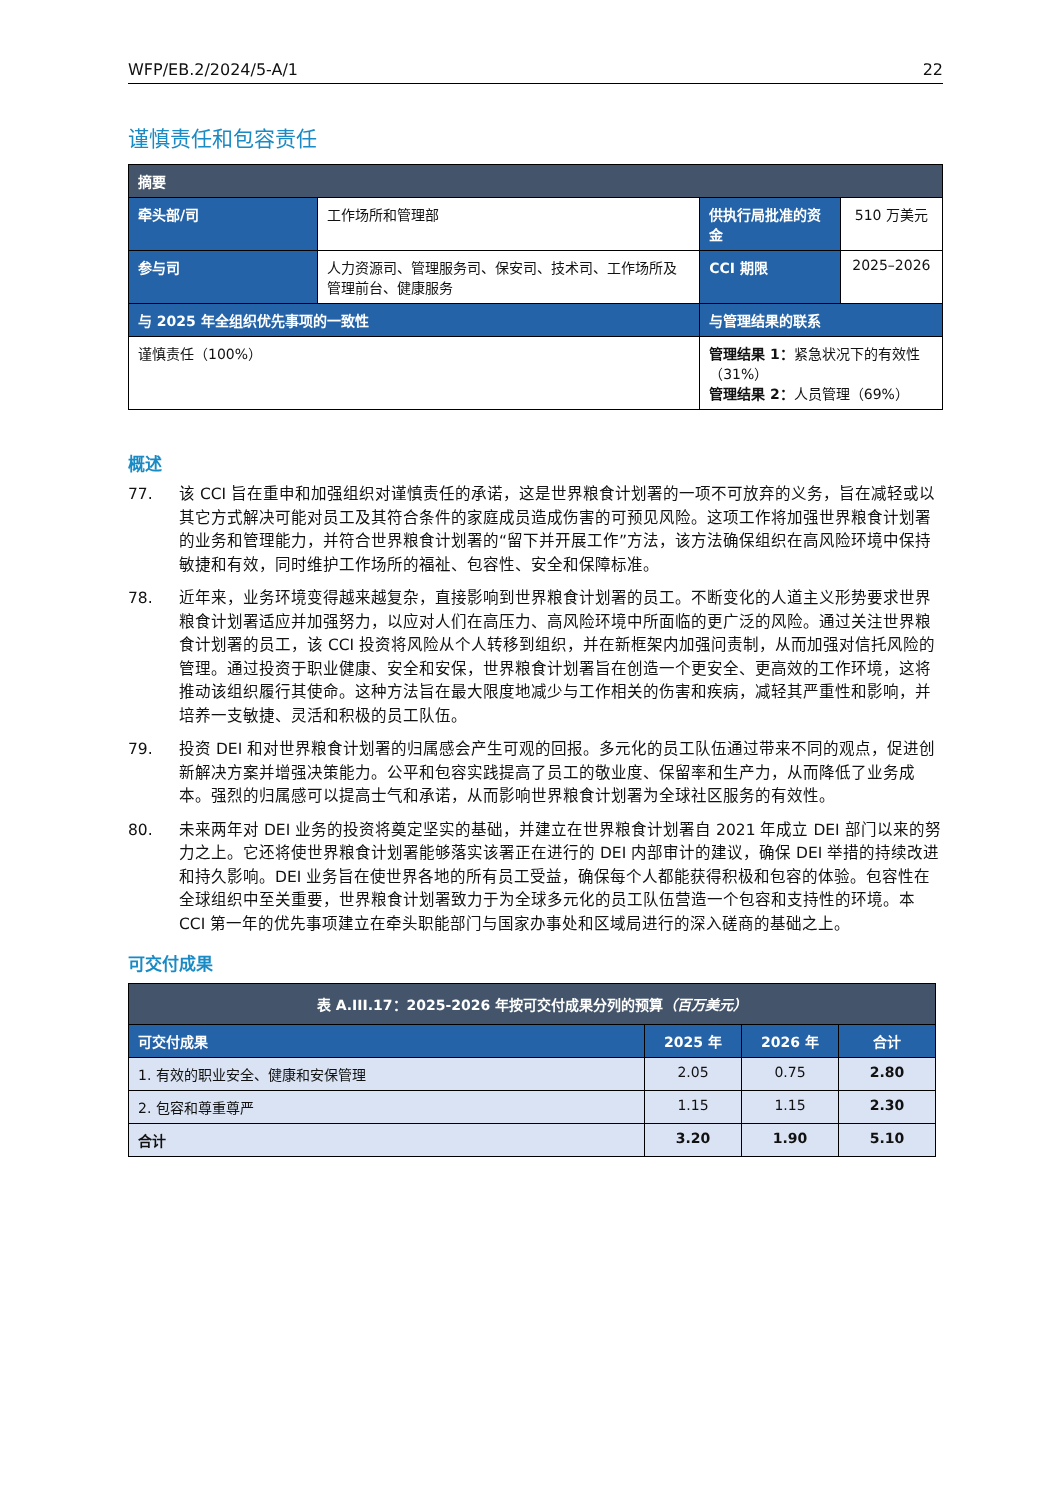WFP/EB.2/2024/5-A/1 22
谨慎责任和包容责任
| 摘要 | | | |
| 牵头部/司 | 工作场所和管理部 | 供执行局批准的资金 | 510 万美元 |
| 参与司 | 人力资源司、管理服务司、保安司、技术司、工作场所及管理前台、健康服务 | CCI 期限 | 2025–2026 |
| 与 2025 年全组织优先事项的一致性 | | 与管理结果的联系 | |
| 谨慎责任（100%） | | 管理结果 1： 紧急状况下的有效性（31%） 管理结果 2： 人员管理（69%） | |
概述
77. 该 CCI 旨在重申和加强组织对谨慎责任的承诺，这是世界粮食计划署的一项不可放弃的义务，旨在减轻或以其它方式解决可能对员工及其符合条件的家庭成员造成伤害的可预见风险。这项工作将加强世界粮食计划署的业务和管理能力，并符合世界粮食计划署的“留下并开展工作”方法，该方法确保组织在高风险环境中保持敏捷和有效，同时维护工作场所的福祉、包容性、安全和保障标准。
78. 近年来，业务环境变得越来越复杂，直接影响到世界粮食计划署的员工。不断变化的人道主义形势要求世界粮食计划署适应并加强努力，以应对人们在高压力、高风险环境中所面临的更广泛的风险。通过关注世界粮食计划署的员工，该 CCI 投资将风险从个人转移到组织，并在新框架内加强问责制，从而加强对信托风险的管理。通过投资于职业健康、安全和安保，世界粮食计划署旨在创造一个更安全、更高效的工作环境，这将推动该组织履行其使命。这种方法旨在最大限度地减少与工作相关的伤害和疾病，减轻其严重性和影响，并培养一支敏捷、灵活和积极的员工队伍。
79. 投资 DEI 和对世界粮食计划署的归属感会产生可观的回报。多元化的员工队伍通过带来不同的观点，促进创新解决方案并增强决策能力。公平和包容实践提高了员工的敬业度、保留率和生产力，从而降低了业务成本。强烈的归属感可以提高士气和承诺，从而影响世界粮食计划署为全球社区服务的有效性。
80. 未来两年对 DEI 业务的投资将奠定坚实的基础，并建立在世界粮食计划署自 2021 年成立 DEI 部门以来的努力之上。它还将使世界粮食计划署能够落实该署正在进行的 DEI 内部审计的建议，确保 DEI 举措的持续改进和持久影响。DEI 业务旨在使世界各地的所有员工受益，确保每个人都能获得积极和包容的体验。包容性在全球组织中至关重要，世界粮食计划署致力于为全球多元化的员工队伍营造一个包容和支持性的环境。本 CCI 第一年的优先事项建立在牵头职能部门与国家办事处和区域局进行的深入磋商的基础之上。
可交付成果
| 表 A.III.17：2025-2026 年按可交付成果分列的预算 （百万美元） | | | |
| --- | --- | --- | --- |
| 可交付成果 | 2025 年 | 2026 年 | 合计 |
| 1. 有效的职业安全、健康和安保管理 | 2.05 | 0.75 | 2.80 |
| 2. 包容和尊重尊严 | 1.15 | 1.15 | 2.30 |
| 合计 | 3.20 | 1.90 | 5.10 |